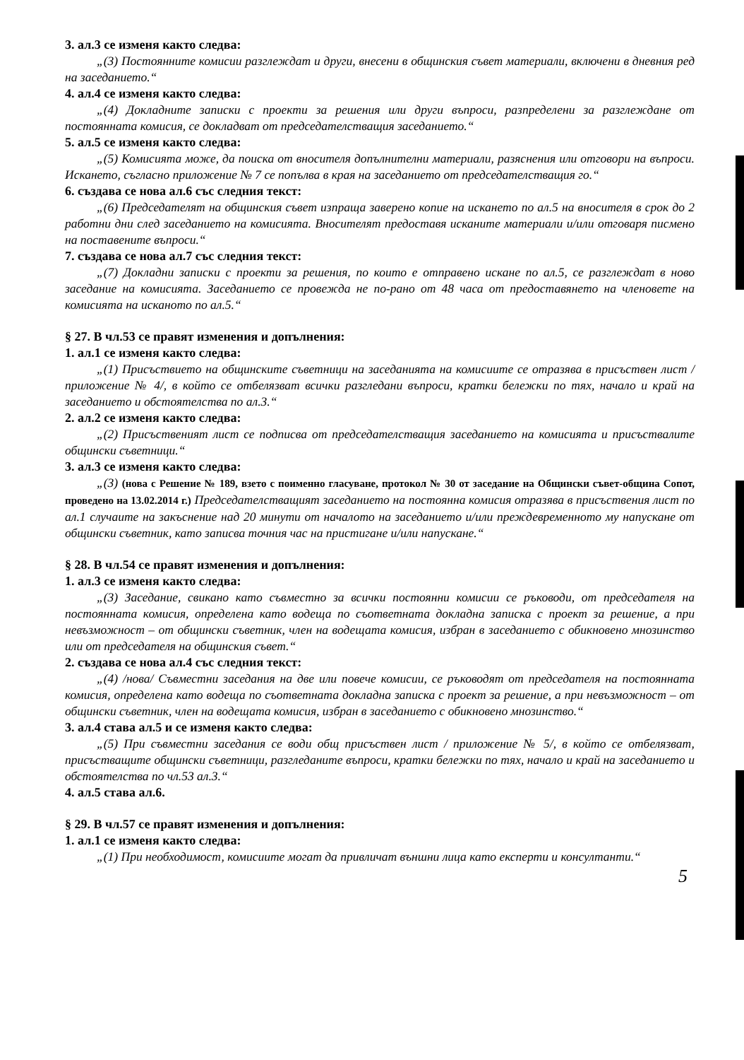3. ал.3 се изменя както следва:
„(3) Постоянните комисии разглеждат и други, внесени в общинския съвет материали, включени в дневния ред на заседанието.“
4. ал.4 се изменя както следва:
„(4) Докладните записки с проекти за решения или други въпроси, разпределени за разглеждане от постоянната комисия, се докладват от председателстващия заседанието.“
5. ал.5 се изменя както следва:
„(5) Комисията може, да поиска от вносителя допълнителни материали, разяснения или отговори на въпроси. Искането, съгласно приложение № 7 се попълва в края на заседанието от председателстващия го.“
6. създава се нова ал.6 със следния текст:
„(6) Председателят на общинския съвет изпраща заверено копие на искането по ал.5 на вносителя в срок до 2 работни дни след заседанието на комисията. Вносителят предоставя исканите материали и/или отговаря писмено на поставените въпроси.“
7. създава се нова ал.7 със следния текст:
„(7) Докладни записки с проекти за решения, по които е отправено искане по ал.5, се разглеждат в ново заседание на комисията. Заседанието се провежда не по-рано от 48 часа от предоставянето на членовете на комисията на исканото по ал.5.“
§ 27. В чл.53 се правят изменения и допълнения:
1. ал.1 се изменя както следва:
„(1) Присъствието на общинските съветници на заседанията на комисиите се отразява в присъствен лист /приложение № 4/, в който се отбелязват всички разгледани въпроси, кратки бележки по тях, начало и край на заседанието и обстоятелства по ал.3.“
2. ал.2 се изменя както следва:
„(2) Присъственият лист се подписва от председателстващия заседанието на комисията и присъствалите общински съветници.“
3. ал.3 се изменя както следва:
„(3) (нова с Решение № 189, взето с поименно гласуване, протокол № 30 от заседание на Общински съвет-община Сопот, проведено на 13.02.2014 г.) Председателстващият заседанието на постоянна комисия отразява в присъствения лист по ал.1 случаите на закъснение над 20 минути от началото на заседанието и/или преждевременното му напускане от общински съветник, като записва точния час на пристигане и/или напускане.“
§ 28. В чл.54 се правят изменения и допълнения:
1. ал.3 се изменя както следва:
„(3) Заседание, свикано като съвместно за всички постоянни комисии се ръководи, от председателя на постоянната комисия, определена като водеща по съответната докладна записка с проект за решение, а при невъзможност – от общински съветник, член на водещата комисия, избран в заседанието с обикновено мнозинство или от председателя на общинския съвет.“
2. създава се нова ал.4 със следния текст:
„(4) /нова/ Съвместни заседания на две или повече комисии, се ръководят от председателя на постоянната комисия, определена като водеща по съответната докладна записка с проект за решение, а при невъзможност – от общински съветник, член на водещата комисия, избран в заседанието с обикновено мнозинство.“
3. ал.4 става ал.5 и се изменя както следва:
„(5) При съвместни заседания се води общ присъствен лист / приложение № 5/, в който се отбелязват, присъстващите общински съветници, разгледаните въпроси, кратки бележки по тях, начало и край на заседанието и обстоятелства по чл.53 ал.3.“
4. ал.5 става ал.6.
§ 29. В чл.57 се правят изменения и допълнения:
1. ал.1 се изменя както следва:
„(1) При необходимост, комисиите могат да привличат външни лица като експерти и консултанти.“
5